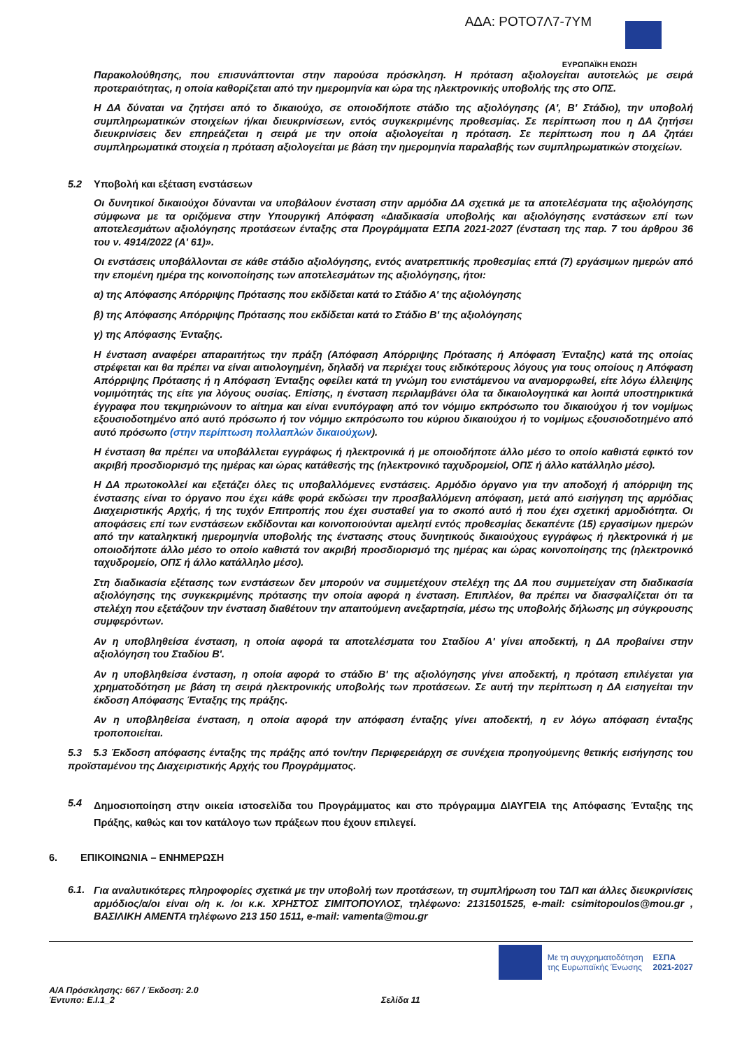ΑΔΑ: ΡΟΤΟ7Λ7-7ΥΜ
ΕΥΡΩΠΑΪΚΗ ΕΝΩΣΗ
Παρακολούθησης, που επισυνάπτονται στην παρούσα πρόσκληση. Η πρόταση αξιολογείται αυτοτελώς με σειρά προτεραιότητας, η οποία καθορίζεται από την ημερομηνία και ώρα της ηλεκτρονικής υποβολής της στο ΟΠΣ.
Η ΔΑ δύναται να ζητήσει από το δικαιούχο, σε οποιοδήποτε στάδιο της αξιολόγησης (Α', Β' Στάδιο), την υποβολή συμπληρωματικών στοιχείων ή/και διευκρινίσεων, εντός συγκεκριμένης προθεσμίας. Σε περίπτωση που η ΔΑ ζητήσει διευκρινίσεις δεν επηρεάζεται η σειρά με την οποία αξιολογείται η πρόταση. Σε περίπτωση που η ΔΑ ζητάει συμπληρωματικά στοιχεία η πρόταση αξιολογείται με βάση την ημερομηνία παραλαβής των συμπληρωματικών στοιχείων.
5.2 Υποβολή και εξέταση ενστάσεων
Οι δυνητικοί δικαιούχοι δύνανται να υποβάλουν ένσταση στην αρμόδια ΔΑ σχετικά με τα αποτελέσματα της αξιολόγησης σύμφωνα με τα οριζόμενα στην Υπουργική Απόφαση «Διαδικασία υποβολής και αξιολόγησης ενστάσεων επί των αποτελεσμάτων αξιολόγησης προτάσεων ένταξης στα Προγράμματα ΕΣΠΑ 2021-2027 (ένσταση της παρ. 7 του άρθρου 36 του ν. 4914/2022 (Α' 61)».
Οι ενστάσεις υποβάλλονται σε κάθε στάδιο αξιολόγησης, εντός ανατρεπτικής προθεσμίας επτά (7) εργάσιμων ημερών από την επομένη ημέρα της κοινοποίησης των αποτελεσμάτων της αξιολόγησης, ήτοι:
α) της Απόφασης Απόρριψης Πρότασης που εκδίδεται κατά το Στάδιο Α' της αξιολόγησης
β) της Απόφασης Απόρριψης Πρότασης που εκδίδεται κατά το Στάδιο Β' της αξιολόγησης
γ) της Απόφασης Ένταξης.
Η ένσταση αναφέρει απαραιτήτως την πράξη (Απόφαση Απόρριψης Πρότασης ή Απόφαση Ένταξης) κατά της οποίας στρέφεται και θα πρέπει να είναι αιτιολογημένη, δηλαδή να περιέχει τους ειδικότερους λόγους για τους οποίους η Απόφαση Απόρριψης Πρότασης ή η Απόφαση Ένταξης οφείλει κατά τη γνώμη του ενιστάμενου να αναμορφωθεί, είτε λόγω έλλειψης νομιμότητάς της είτε για λόγους ουσίας. Επίσης, η ένσταση περιλαμβάνει όλα τα δικαιολογητικά και λοιπά υποστηρικτικά έγγραφα που τεκμηριώνουν το αίτημα και είναι ενυπόγραφη από τον νόμιμο εκπρόσωπο του δικαιούχου ή τον νομίμως εξουσιοδοτημένο από αυτό πρόσωπο ή τον νόμιμο εκπρόσωπο του κύριου δικαιούχου ή το νομίμως εξουσιοδοτημένο από αυτό πρόσωπο (στην περίπτωση πολλαπλών δικαιούχων).
Η ένσταση θα πρέπει να υποβάλλεται εγγράφως ή ηλεκτρονικά ή με οποιοδήποτε άλλο μέσο το οποίο καθιστά εφικτό τον ακριβή προσδιορισμό της ημέρας και ώρας κατάθεσής της (ηλεκτρονικό ταχυδρομείοl, ΟΠΣ ή άλλο κατάλληλο μέσο).
Η ΔΑ πρωτοκολλεί και εξετάζει όλες τις υποβαλλόμενες ενστάσεις. Αρμόδιο όργανο για την αποδοχή ή απόρριψη της ένστασης είναι το όργανο που έχει κάθε φορά εκδώσει την προσβαλλόμενη απόφαση, μετά από εισήγηση της αρμόδιας Διαχειριστικής Αρχής, ή της τυχόν Επιτροπής που έχει συσταθεί για το σκοπό αυτό ή που έχει σχετική αρμοδιότητα. Οι αποφάσεις επί των ενστάσεων εκδίδονται και κοινοποιούνται αμελητί εντός προθεσμίας δεκαπέντε (15) εργασίμων ημερών από την καταληκτική ημερομηνία υποβολής της ένστασης στους δυνητικούς δικαιούχους εγγράφως ή ηλεκτρονικά ή με οποιοδήποτε άλλο μέσο το οποίο καθιστά τον ακριβή προσδιορισμό της ημέρας και ώρας κοινοποίησης της (ηλεκτρονικό ταχυδρομείο, ΟΠΣ ή άλλο κατάλληλο μέσο).
Στη διαδικασία εξέτασης των ενστάσεων δεν μπορούν να συμμετέχουν στελέχη της ΔΑ που συμμετείχαν στη διαδικασία αξιολόγησης της συγκεκριμένης πρότασης την οποία αφορά η ένσταση. Επιπλέον, θα πρέπει να διασφαλίζεται ότι τα στελέχη που εξετάζουν την ένσταση διαθέτουν την απαιτούμενη ανεξαρτησία, μέσω της υποβολής δήλωσης μη σύγκρουσης συμφερόντων.
Αν η υποβληθείσα ένσταση, η οποία αφορά τα αποτελέσματα του Σταδίου Α' γίνει αποδεκτή, η ΔΑ προβαίνει στην αξιολόγηση του Σταδίου Β'.
Αν η υποβληθείσα ένσταση, η οποία αφορά το στάδιο Β' της αξιολόγησης γίνει αποδεκτή, η πρόταση επιλέγεται για χρηματοδότηση με βάση τη σειρά ηλεκτρονικής υποβολής των προτάσεων. Σε αυτή την περίπτωση η ΔΑ εισηγείται την έκδοση Απόφασης Ένταξης της πράξης.
Αν η υποβληθείσα ένσταση, η οποία αφορά την απόφαση ένταξης γίνει αποδεκτή, η εν λόγω απόφαση ένταξης τροποποιείται.
5.3 5.3 Έκδοση απόφασης ένταξης της πράξης από τον/την Περιφερειάρχη σε συνέχεια προηγούμενης θετικής εισήγησης του προϊσταμένου της Διαχειριστικής Αρχής του Προγράμματος.
5.4
Δημοσιοποίηση στην οικεία ιστοσελίδα του Προγράμματος και στο πρόγραμμα ΔΙΑΥΓΕΙΑ της Απόφασης Ένταξης της Πράξης, καθώς και τον κατάλογο των πράξεων που έχουν επιλεγεί.
6. ΕΠΙΚΟΙΝΩΝΙΑ – ΕΝΗΜΕΡΩΣΗ
6.1.
Για αναλυτικότερες πληροφορίες σχετικά με την υποβολή των προτάσεων, τη συμπλήρωση του ΤΔΠ και άλλες διευκρινίσεις αρμόδιος/α/οι είναι ο/η κ. /οι κ.κ. ΧΡΗΣΤΟΣ ΣΙΜΙΤΟΠΟΥΛΟΣ, τηλέφωνο: 2131501525, e-mail: csimitopoulos@mou.gr , ΒΑΣΙΛΙΚΗ ΑΜΕΝΤΑ τηλέφωνο 213 150 1511, e-mail: vamenta@mou.gr
Με τη συγχρηματοδότηση
της Ευρωπαϊκής Ένωσης
ΕΣΠΑ
2021-2027
Α/Α Πρόσκλησης: 667 / Έκδοση: 2.0
Έντυπο: Ε.Ι.1_2 Σελίδα 11